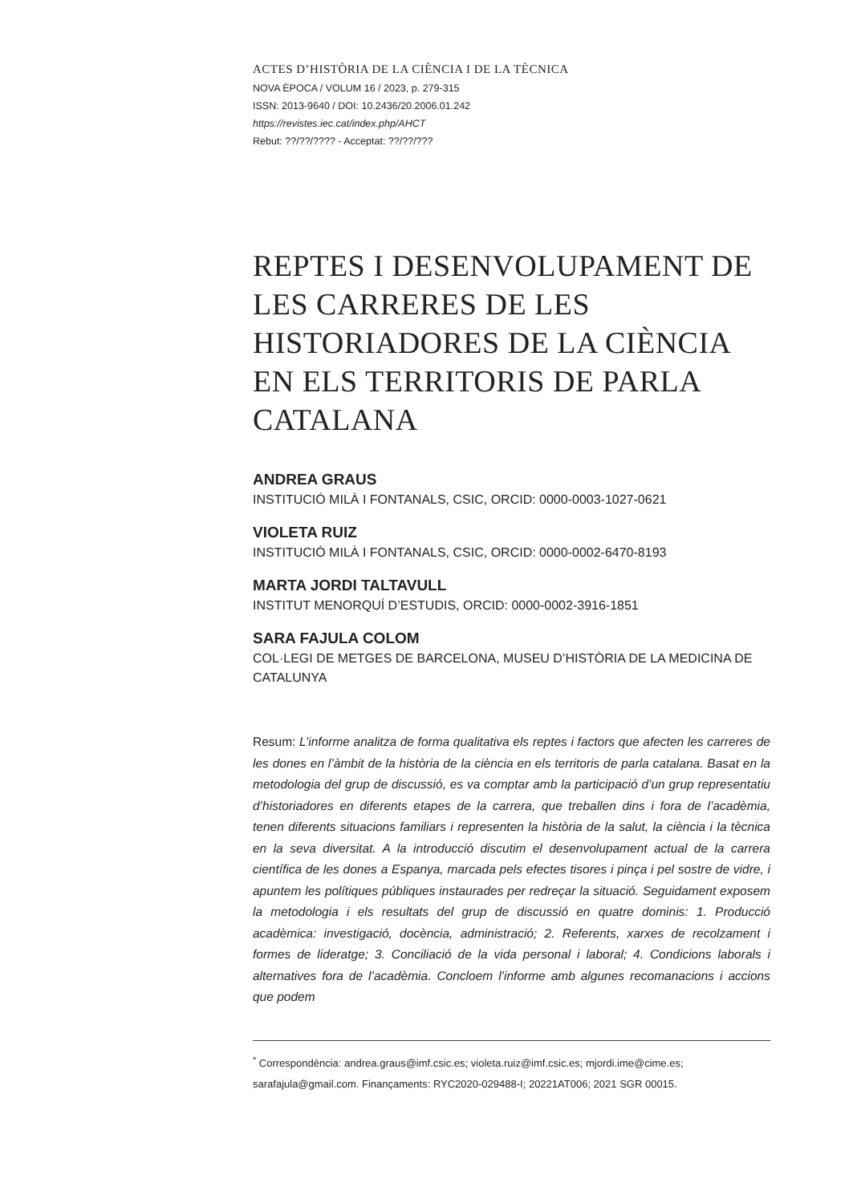ACTES D’HISTÒRIA DE LA CIÈNCIA I DE LA TÈCNICA
NOVA ÈPOCA / VOLUM 16 / 2023, p. 279-315
ISSN: 2013-9640 / DOI: 10.2436/20.2006.01.242
https://revistes.iec.cat/index.php/AHCT
Rebut: ??/??/???? - Acceptat: ??/??/???
REPTES I DESENVOLUPAMENT DE LES CARRERES DE LES HISTORIADORES DE LA CIÈNCIA EN ELS TERRITORIS DE PARLA CATALANA
ANDREA GRAUS
INSTITUCIÓ MILÀ I FONTANALS, CSIC, ORCID: 0000-0003-1027-0621
VIOLETA RUIZ
INSTITUCIÓ MILÀ I FONTANALS, CSIC, ORCID: 0000-0002-6470-8193
MARTA JORDI TALTAVULL
INSTITUT MENORQUÍ D’ESTUDIS, ORCID: 0000-0002-3916-1851
SARA FAJULA COLOM
COL·LEGI DE METGES DE BARCELONA, MUSEU D’HISTÒRIA DE LA MEDICINA DE CATALUNYA
Resum: L’informe analitza de forma qualitativa els reptes i factors que afecten les carreres de les dones en l’àmbit de la història de la ciència en els territoris de parla catalana. Basat en la metodologia del grup de discussió, es va comptar amb la participació d’un grup representatiu d’historiadores en diferents etapes de la carrera, que treballen dins i fora de l’acadèmia, tenen diferents situacions familiars i representen la història de la salut, la ciència i la tècnica en la seva diversitat. A la introducció discutim el desenvolupament actual de la carrera científica de les dones a Espanya, marcada pels efectes tisores i pinça i pel sostre de vidre, i apuntem les polítiques públiques instaurades per redreçar la situació. Seguidament exposem la metodologia i els resultats del grup de discussió en quatre dominis: 1. Producció acadèmica: investigació, docència, administració; 2. Referents, xarxes de recolzament i formes de lideratge; 3. Conciliació de la vida personal i laboral; 4. Condicions laborals i alternatives fora de l’acadèmia. Concloem l’informe amb algunes recomanacions i accions que podem
<sup>*</sup> Correspondència: andrea.graus@imf.csic.es; violeta.ruiz@imf.csic.es; mjordi.ime@cime.es; sarafajula@gmail.com. Finançaments: RYC2020-029488-I; 20221AT006; 2021 SGR 00015.